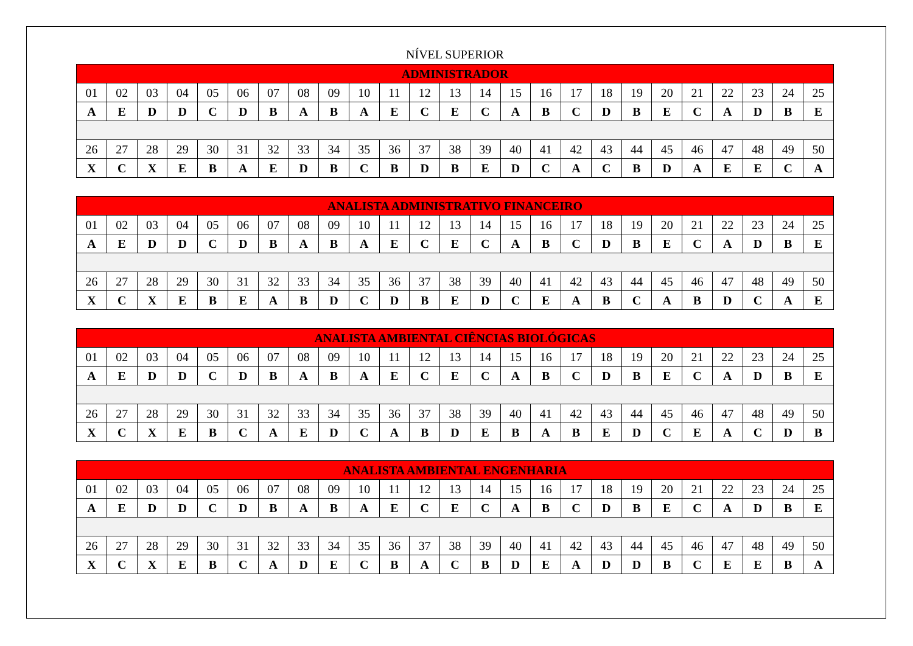NÍVEL SUPERIOR
| ADMINISTRADOR | | | | | | | | | | | | | | | | | | | | | | | | |
| --- | --- | --- | --- | --- | --- | --- | --- | --- | --- | --- | --- | --- | --- | --- | --- | --- | --- | --- | --- | --- | --- | --- | --- | --- |
| 01 | 02 | 03 | 04 | 05 | 06 | 07 | 08 | 09 | 10 | 11 | 12 | 13 | 14 | 15 | 16 | 17 | 18 | 19 | 20 | 21 | 22 | 23 | 24 | 25 |
| A | E | D | D | C | D | B | A | B | A | E | C | E | C | A | B | C | D | B | E | C | A | D | B | E |
| 26 | 27 | 28 | 29 | 30 | 31 | 32 | 33 | 34 | 35 | 36 | 37 | 38 | 39 | 40 | 41 | 42 | 43 | 44 | 45 | 46 | 47 | 48 | 49 | 50 |
| X | C | X | E | B | A | E | D | B | C | B | D | B | E | D | C | A | C | B | D | A | E | E | C | A |
| ANALISTA ADMINISTRATIVO FINANCEIRO | | | | | | | | | | | | | | | | | | | | | | | | |
| --- | --- | --- | --- | --- | --- | --- | --- | --- | --- | --- | --- | --- | --- | --- | --- | --- | --- | --- | --- | --- | --- | --- | --- | --- |
| 01 | 02 | 03 | 04 | 05 | 06 | 07 | 08 | 09 | 10 | 11 | 12 | 13 | 14 | 15 | 16 | 17 | 18 | 19 | 20 | 21 | 22 | 23 | 24 | 25 |
| A | E | D | D | C | D | B | A | B | A | E | C | E | C | A | B | C | D | B | E | C | A | D | B | E |
| 26 | 27 | 28 | 29 | 30 | 31 | 32 | 33 | 34 | 35 | 36 | 37 | 38 | 39 | 40 | 41 | 42 | 43 | 44 | 45 | 46 | 47 | 48 | 49 | 50 |
| X | C | X | E | B | E | A | B | D | C | D | B | E | D | C | E | A | B | C | A | B | D | C | A | E |
| ANALISTA AMBIENTAL CIÊNCIAS BIOLÓGICAS | | | | | | | | | | | | | | | | | | | | | | | | |
| --- | --- | --- | --- | --- | --- | --- | --- | --- | --- | --- | --- | --- | --- | --- | --- | --- | --- | --- | --- | --- | --- | --- | --- | --- |
| 01 | 02 | 03 | 04 | 05 | 06 | 07 | 08 | 09 | 10 | 11 | 12 | 13 | 14 | 15 | 16 | 17 | 18 | 19 | 20 | 21 | 22 | 23 | 24 | 25 |
| A | E | D | D | C | D | B | A | B | A | E | C | E | C | A | B | C | D | B | E | C | A | D | B | E |
| 26 | 27 | 28 | 29 | 30 | 31 | 32 | 33 | 34 | 35 | 36 | 37 | 38 | 39 | 40 | 41 | 42 | 43 | 44 | 45 | 46 | 47 | 48 | 49 | 50 |
| X | C | X | E | B | C | A | E | D | C | A | B | D | E | B | A | B | E | D | C | E | A | C | D | B |
| ANALISTA AMBIENTAL ENGENHARIA | | | | | | | | | | | | | | | | | | | | | | | | |
| --- | --- | --- | --- | --- | --- | --- | --- | --- | --- | --- | --- | --- | --- | --- | --- | --- | --- | --- | --- | --- | --- | --- | --- | --- |
| 01 | 02 | 03 | 04 | 05 | 06 | 07 | 08 | 09 | 10 | 11 | 12 | 13 | 14 | 15 | 16 | 17 | 18 | 19 | 20 | 21 | 22 | 23 | 24 | 25 |
| A | E | D | D | C | D | B | A | B | A | E | C | E | C | A | B | C | D | B | E | C | A | D | B | E |
| 26 | 27 | 28 | 29 | 30 | 31 | 32 | 33 | 34 | 35 | 36 | 37 | 38 | 39 | 40 | 41 | 42 | 43 | 44 | 45 | 46 | 47 | 48 | 49 | 50 |
| X | C | X | E | B | C | A | D | E | C | B | A | C | B | D | E | A | D | D | B | C | E | E | B | A |